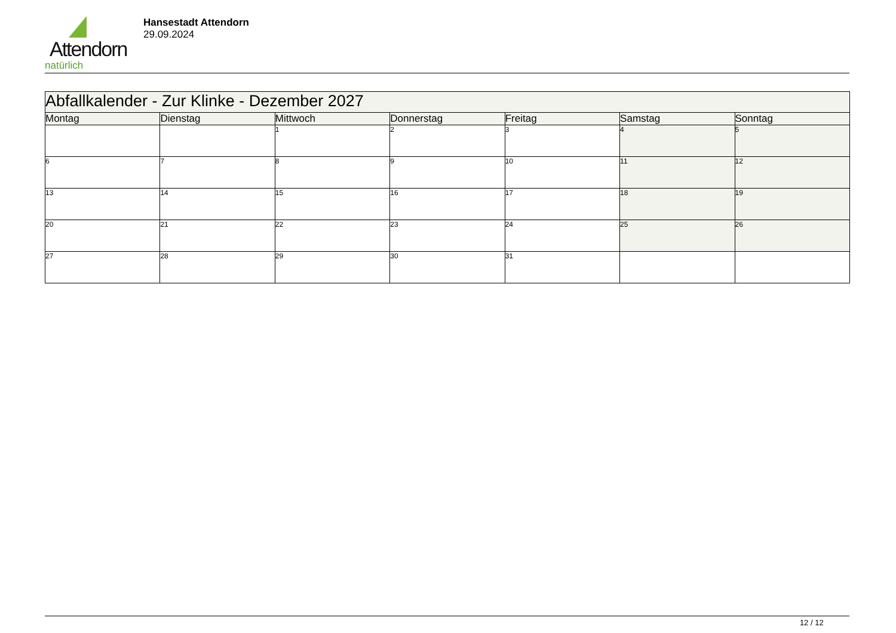Attendorn
natürlich
Hansestadt Attendorn
29.09.2024
| Abfallkalender - Zur Klinke - Dezember 2027 | | | | | | |
| Montag | Dienstag | Mittwoch | Donnerstag | Freitag | Samstag | Sonntag |
| | | 1 | 2 | 3 | 4 | 5 |
| 6 | 7 | 8 | 9 | 10 | 11 | 12 |
| 13 | 14 | 15 | 16 | 17 | 18 | 19 |
| 20 | 21 | 22 | 23 | 24 | 25 | 26 |
| 27 | 28 | 29 | 30 | 31 | | |
12 / 12